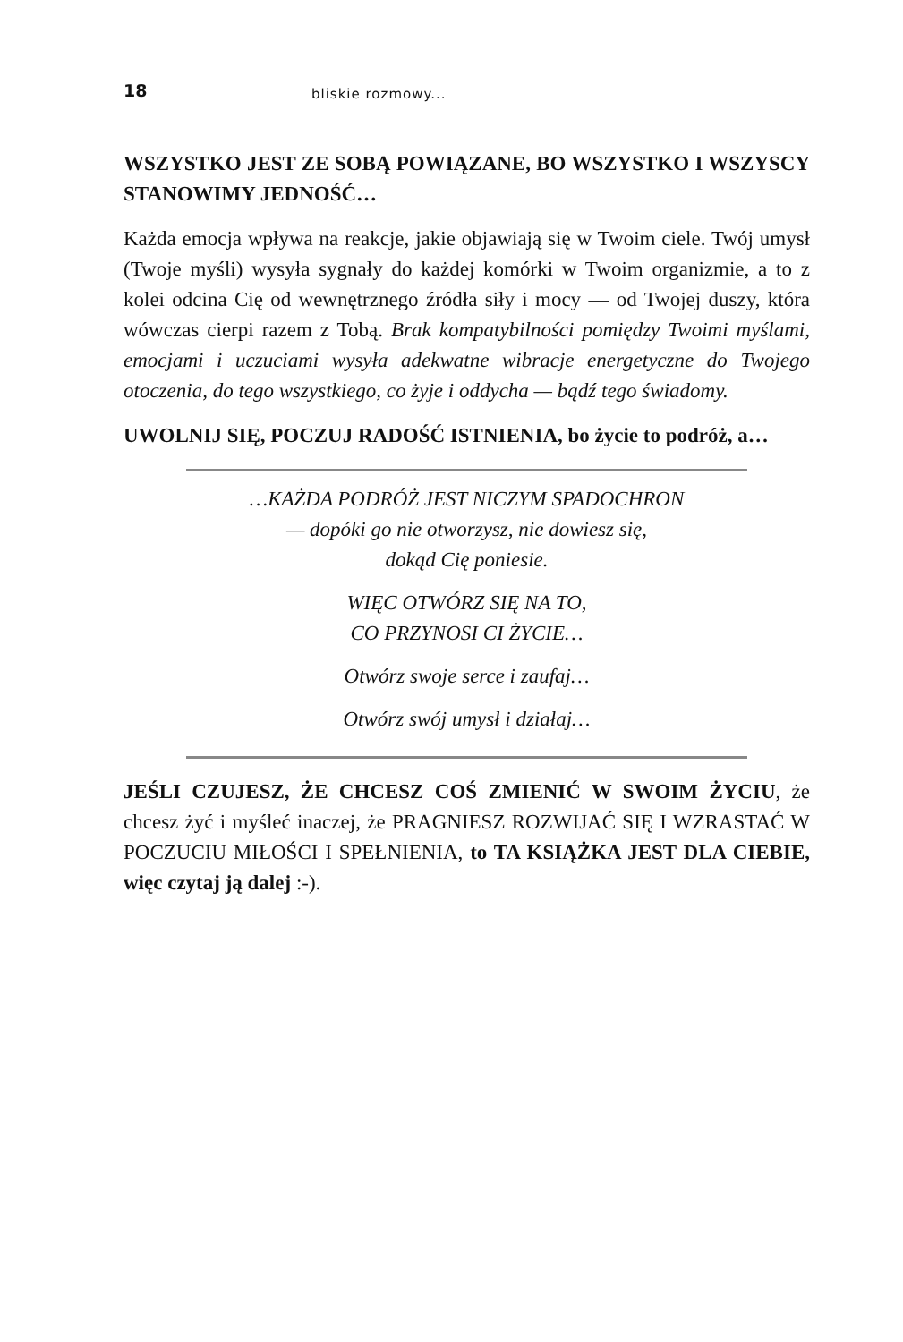18 bliskie rozmowy...
WSZYSTKO JEST ZE SOBĄ POWIĄZANE, BO WSZYSTKO I WSZYSCY STANOWIMY JEDNOŚĆ…
Każda emocja wpływa na reakcje, jakie objawiają się w Twoim ciele. Twój umysł (Twoje myśli) wysyła sygnały do każdej komórki w Twoim organizmie, a to z kolei odcina Cię od wewnętrznego źródła siły i mocy — od Twojej duszy, która wówczas cierpi razem z Tobą. Brak kompatybilności pomiędzy Twoimi myślami, emocjami i uczuciami wysyła adekwatne wibracje energetyczne do Twojego otoczenia, do tego wszystkiego, co żyje i oddycha — bądź tego świadomy.
UWOLNIJ SIĘ, POCZUJ RADOŚĆ ISTNIENIA, bo życie to podróż, a…
…KAŻDA PODRÓŻ JEST NICZYM SPADOCHRON
— dopóki go nie otworzysz, nie dowiesz się,
dokąd Cię poniesie.
WIĘC OTWÓRZ SIĘ NA TO,
CO PRZYNOSI CI ŻYCIE…
Otwórz swoje serce i zaufaj…
Otwórz swój umysł i działaj…
JEŚLI CZUJESZ, ŻE CHCESZ COŚ ZMIENIĆ W SWOIM ŻYCIU, że chcesz żyć i myśleć inaczej, że PRAGNIESZ ROZWIJAĆ SIĘ I WZRASTAĆ W POCZUCIU MIŁOŚCI I SPEŁNIENIA, to TA KSIĄŻKA JEST DLA CIEBIE, więc czytaj ją dalej :-).